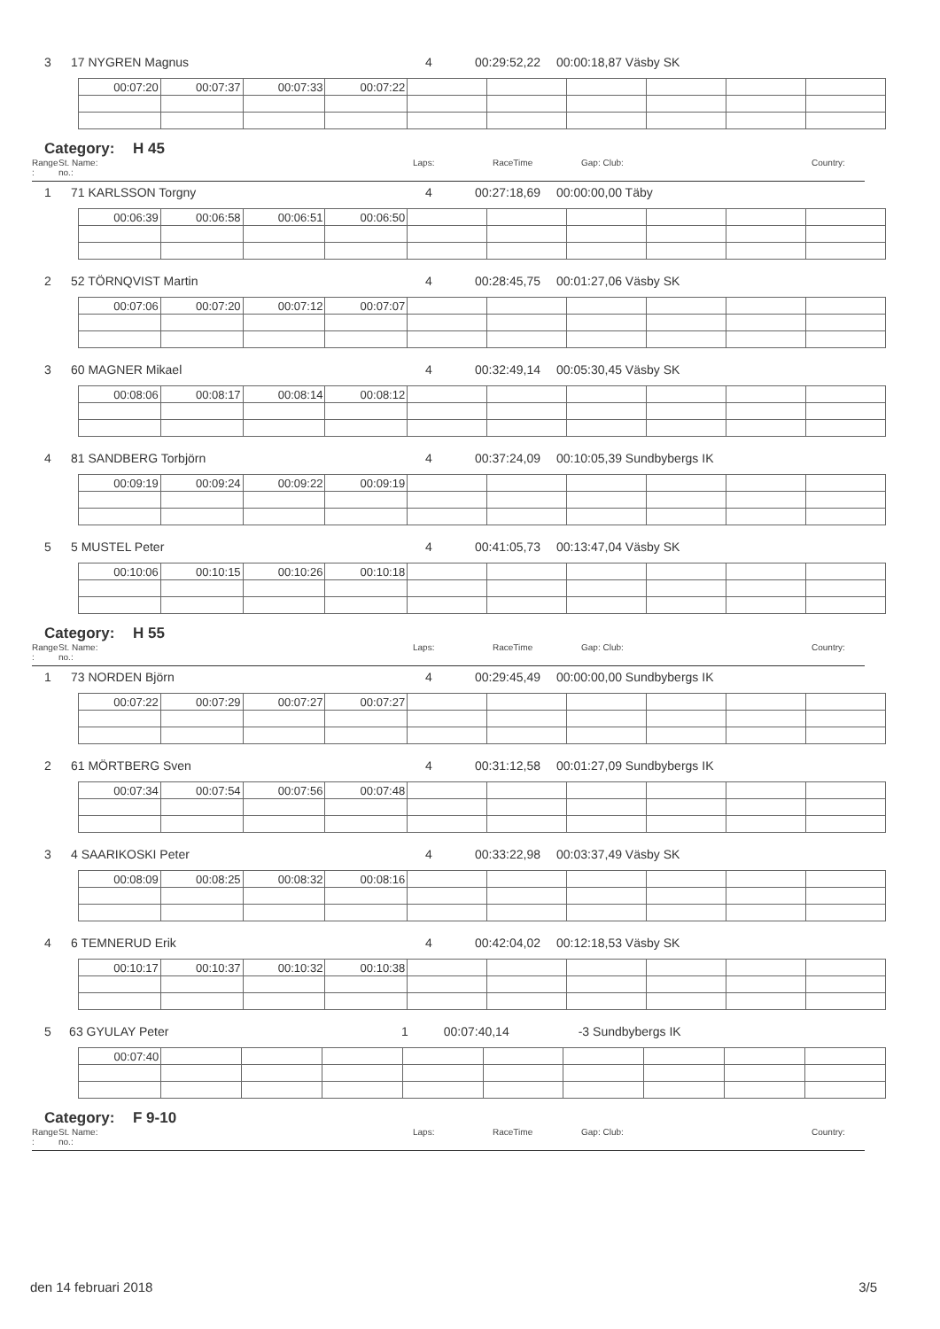3 17 NYGREN Magnus 4
00:29:52,22
00:00:18,87 Väsby SK
| 00:07:20 | 00:07:37 | 00:07:33 | 00:07:22 | | | | | | |
Category: H 45
Range :
St. Name:
no.:
Laps: RaceTime Gap: Club: Country:
1 71 KARLSSON Torgny 4
00:27:18,69
00:00:00,00 Täby
| 00:06:39 | 00:06:58 | 00:06:51 | 00:06:50 | | | | | | |
2 52 TÖRNQVIST Martin 4
00:28:45,75
00:01:27,06 Väsby SK
| 00:07:06 | 00:07:20 | 00:07:12 | 00:07:07 | | | | | | |
3 60 MAGNER Mikael 4
00:32:49,14
00:05:30,45 Väsby SK
| 00:08:06 | 00:08:17 | 00:08:14 | 00:08:12 | | | | | | |
4 81 SANDBERG Torbjörn 4
00:37:24,09
00:10:05,39 Sundbybergs IK
| 00:09:19 | 00:09:24 | 00:09:22 | 00:09:19 | | | | | | |
5 5 MUSTEL Peter 4
00:41:05,73
00:13:47,04 Väsby SK
| 00:10:06 | 00:10:15 | 00:10:26 | 00:10:18 | | | | | | |
Category: H 55
Range :
St. Name:
no.:
Laps: RaceTime Gap: Club: Country:
1 73 NORDEN Björn 4
00:29:45,49
00:00:00,00 Sundbybergs IK
| 00:07:22 | 00:07:29 | 00:07:27 | 00:07:27 | | | | | | |
2 61 MÖRTBERG Sven 4
00:31:12,58
00:01:27,09 Sundbybergs IK
| 00:07:34 | 00:07:54 | 00:07:56 | 00:07:48 | | | | | | |
3 4 SAARIKOSKI Peter 4
00:33:22,98
00:03:37,49 Väsby SK
| 00:08:09 | 00:08:25 | 00:08:32 | 00:08:16 | | | | | | |
4 6 TEMNERUD Erik 4
00:42:04,02
00:12:18,53 Väsby SK
| 00:10:17 | 00:10:37 | 00:10:32 | 00:10:38 | | | | | | |
5 63 GYULAY Peter 1
00:07:40,14
-3 Sundbybergs IK
| 00:07:40 | | | | | | | | | |
Category: F 9-10
Range :
St. Name:
no.:
Laps: RaceTime Gap: Club: Country:
den 14 februari 2018 3/5